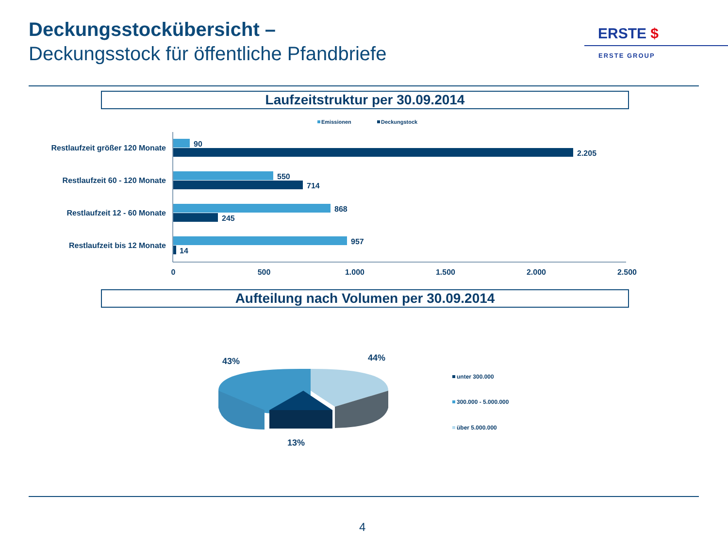Deckungsstockübersicht –
Deckungsstock für öffentliche Pfandbriefe
ERSTE $
ERSTE GROUP
Laufzeitstruktur per 30.09.2014
Emissionen
Deckungstock
Restlaufzeit größer 120 Monate
Restlaufzeit 60 - 120 Monate
Restlaufzeit 12 - 60 Monate
Restlaufzeit bis 12 Monate
90
2.205
550
714
868
245
957
14
0
500
1.000
1.500
2.000
2.500
Aufteilung nach Volumen per 30.09.2014
43%
44%
13%
unter 300.000
300.000 - 5.000.000
über 5.000.000
4